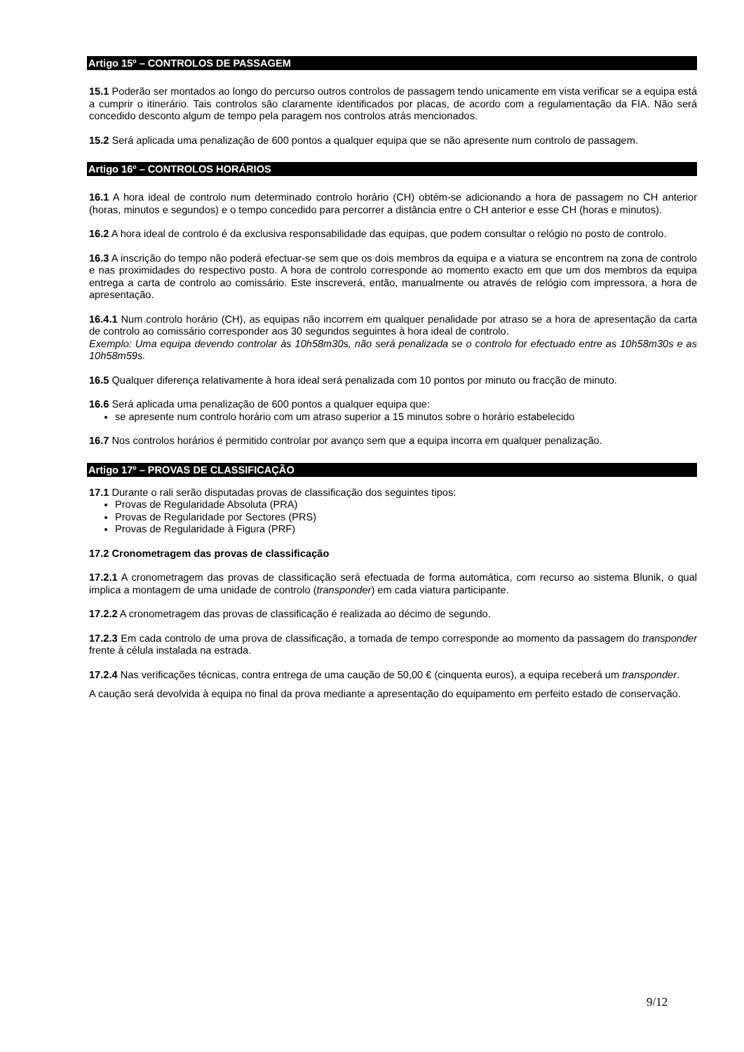Artigo 15º – CONTROLOS DE PASSAGEM
15.1 Poderão ser montados ao longo do percurso outros controlos de passagem tendo unicamente em vista verificar se a equipa está a cumprir o itinerário. Tais controlos são claramente identificados por placas, de acordo com a regulamentação da FIA. Não será concedido desconto algum de tempo pela paragem nos controlos atrás mencionados.
15.2 Será aplicada uma penalização de 600 pontos a qualquer equipa que se não apresente num controlo de passagem.
Artigo 16º – CONTROLOS HORÁRIOS
16.1 A hora ideal de controlo num determinado controlo horário (CH) obtém-se adicionando a hora de passagem no CH anterior (horas, minutos e segundos) e o tempo concedido para percorrer a distância entre o CH anterior e esse CH (horas e minutos).
16.2 A hora ideal de controlo é da exclusiva responsabilidade das equipas, que podem consultar o relógio no posto de controlo.
16.3 A inscrição do tempo não poderá efectuar-se sem que os dois membros da equipa e a viatura se encontrem na zona de controlo e nas proximidades do respectivo posto. A hora de controlo corresponde ao momento exacto em que um dos membros da equipa entrega a carta de controlo ao comissário. Este inscreverá, então, manualmente ou através de relógio com impressora, a hora de apresentação.
16.4.1 Num controlo horário (CH), as equipas não incorrem em qualquer penalidade por atraso se a hora de apresentação da carta de controlo ao comissário corresponder aos 30 segundos seguintes à hora ideal de controlo.
Exemplo: Uma equipa devendo controlar às 10h58m30s, não será penalizada se o controlo for efectuado entre as 10h58m30s e as 10h58m59s.
16.5 Qualquer diferença relativamente à hora ideal será penalizada com 10 pontos por minuto ou fracção de minuto.
16.6 Será aplicada uma penalização de 600 pontos a qualquer equipa que:
se apresente num controlo horário com um atraso superior a 15 minutos sobre o horário estabelecido
16.7 Nos controlos horários é permitido controlar por avanço sem que a equipa incorra em qualquer penalização.
Artigo 17º – PROVAS DE CLASSIFICAÇÃO
17.1 Durante o rali serão disputadas provas de classificação dos seguintes tipos:
Provas de Regularidade Absoluta (PRA)
Provas de Regularidade por Sectores (PRS)
Provas de Regularidade à Figura (PRF)
17.2 Cronometragem das provas de classificação
17.2.1 A cronometragem das provas de classificação será efectuada de forma automática, com recurso ao sistema Blunik, o qual implica a montagem de uma unidade de controlo (transponder) em cada viatura participante.
17.2.2 A cronometragem das provas de classificação é realizada ao décimo de segundo.
17.2.3 Em cada controlo de uma prova de classificação, a tomada de tempo corresponde ao momento da passagem do transponder frente à célula instalada na estrada.
17.2.4 Nas verificações técnicas, contra entrega de uma caução de 50,00 € (cinquenta euros), a equipa receberá um transponder.
A caução será devolvida à equipa no final da prova mediante a apresentação do equipamento em perfeito estado de conservação.
9/12